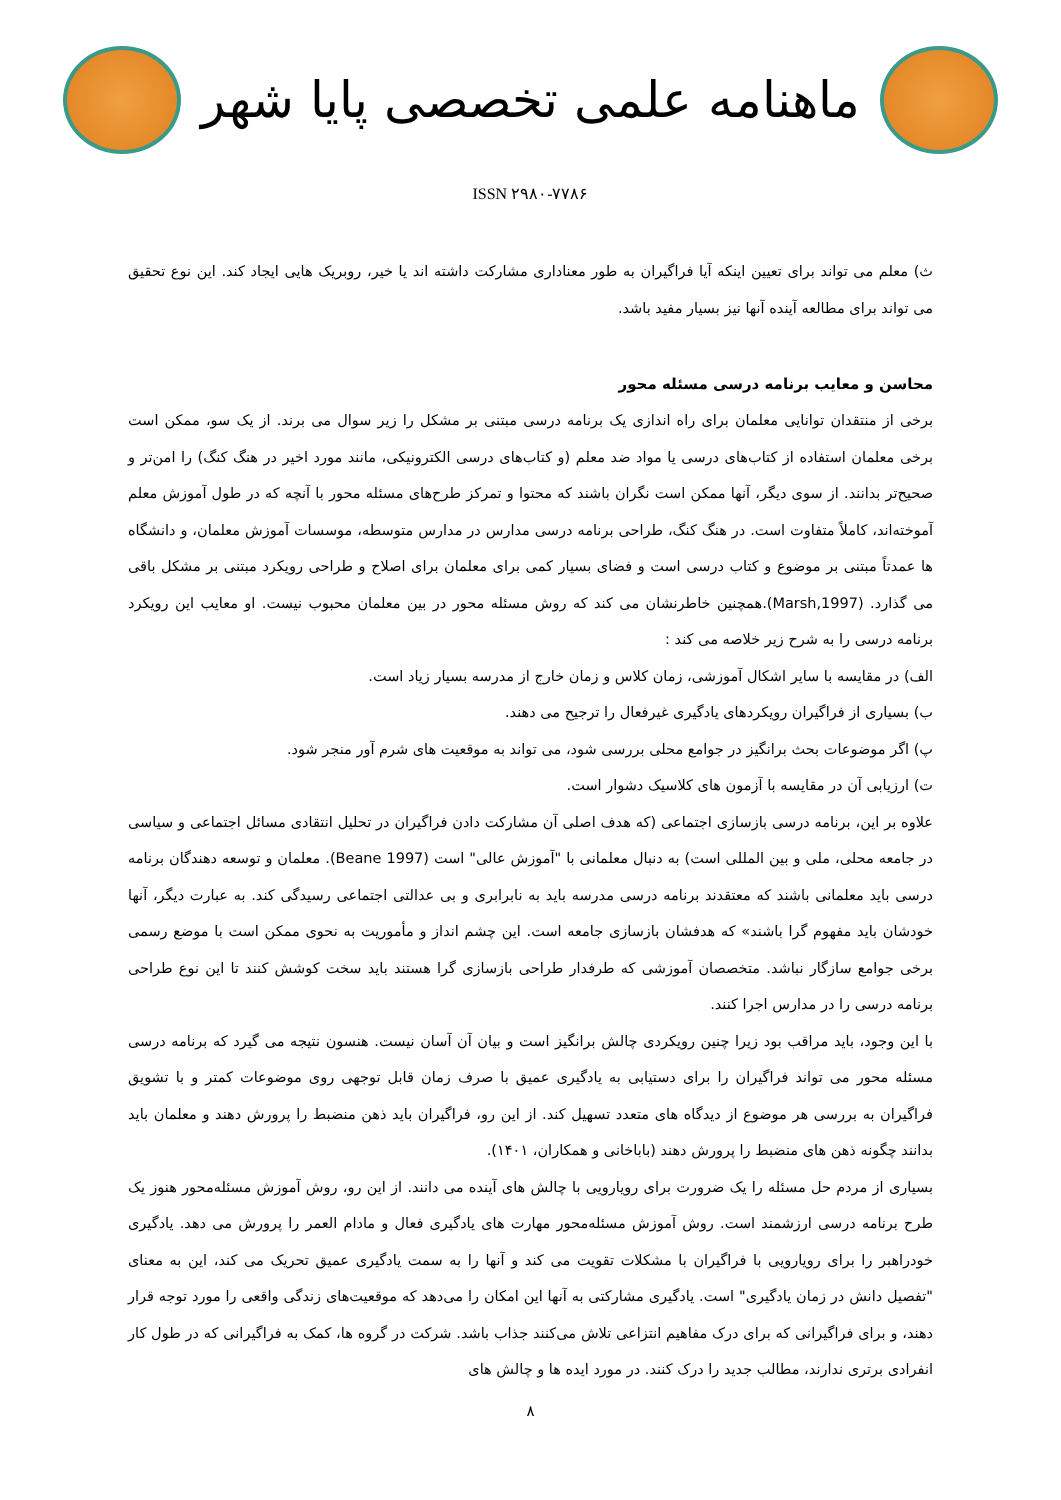ماهنامه علمی تخصصی پایا شهر
ISSN ۲۹۸۰-۷۷۸۶
ث) معلم می تواند برای تعیین اینکه آیا فراگیران به طور معناداری مشارکت داشته اند یا خیر، روبریک هایی ایجاد کند. این نوع تحقیق می تواند برای مطالعه آینده آنها نیز بسیار مفید باشد.
محاسن و معایب برنامه درسی مسئله محور
برخی از منتقدان توانایی معلمان برای راه اندازی یک برنامه درسی مبتنی بر مشکل را زیر سوال می برند. از یک سو، ممکن است برخی معلمان استفاده از کتاب‌های درسی یا مواد ضد معلم (و کتاب‌های درسی الکترونیکی، مانند مورد اخیر در هنگ کنگ) را امن‌تر و صحیح‌تر بدانند. از سوی دیگر، آنها ممکن است نگران باشند که محتوا و تمرکز طرح‌های مسئله محور با آنچه که در طول آموزش معلم آموخته‌اند، کاملاً متفاوت است. در هنگ کنگ، طراحی برنامه درسی مدارس در مدارس متوسطه، موسسات آموزش معلمان، و دانشگاه ها عمدتاً مبتنی بر موضوع و کتاب درسی است و فضای بسیار کمی برای معلمان برای اصلاح و طراحی رویکرد مبتنی بر مشکل باقی می گذارد. (Marsh,1997).همچنین خاطرنشان می کند که روش مسئله محور در بین معلمان محبوب نیست. او معایب این رویکرد برنامه درسی را به شرح زیر خلاصه می کند :
الف) در مقایسه با سایر اشکال آموزشی، زمان کلاس و زمان خارج از مدرسه بسیار زیاد است.
ب) بسیاری از فراگیران رویکردهای یادگیری غیرفعال را ترجیح می دهند.
پ) اگر موضوعات بحث برانگیز در جوامع محلی بررسی شود، می تواند به موقعیت های شرم آور منجر شود.
ت) ارزیابی آن در مقایسه با آزمون های کلاسیک دشوار است.
علاوه بر این، برنامه درسی بازسازی اجتماعی (که هدف اصلی آن مشارکت دادن فراگیران در تحلیل انتقادی مسائل اجتماعی و سیاسی در جامعه محلی، ملی و بین المللی است) به دنبال معلمانی با "آموزش عالی" است (Beane 1997). معلمان و توسعه دهندگان برنامه درسی باید معلمانی باشند که معتقدند برنامه درسی مدرسه باید به نابرابری و بی عدالتی اجتماعی رسیدگی کند. به عبارت دیگر، آنها خودشان باید مفهوم گرا باشند» که هدفشان بازسازی جامعه است. این چشم انداز و مأموریت به نحوی ممکن است با موضع رسمی برخی جوامع سازگار نباشد. متخصصان آموزشی که طرفدار طراحی بازسازی گرا هستند باید سخت کوشش کنند تا این نوع طراحی برنامه درسی را در مدارس اجرا کنند.
با این وجود، باید مراقب بود زیرا چنین رویکردی چالش برانگیز است و بیان آن آسان نیست. هنسون نتیجه می گیرد که برنامه درسی مسئله محور می تواند فراگیران را برای دستیابی به یادگیری عمیق با صرف زمان قابل توجهی روی موضوعات کمتر و با تشویق فراگیران به بررسی هر موضوع از دیدگاه های متعدد تسهیل کند. از این رو، فراگیران باید ذهن منضبط را پرورش دهند و معلمان باید بدانند چگونه ذهن های منضبط را پرورش دهند (باباخانی و همکاران، ۱۴۰۱).
بسیاری از مردم حل مسئله را یک ضرورت برای رویارویی با چالش های آینده می دانند. از این رو، روش آموزش مسئله‌محور هنوز یک طرح برنامه درسی ارزشمند است. روش آموزش مسئله‌محور مهارت های یادگیری فعال و مادام العمر را پرورش می دهد. یادگیری خودراهبر را برای رویارویی با فراگیران با مشکلات تقویت می کند و آنها را به سمت یادگیری عمیق تحریک می کند، این به معنای "تفصیل دانش در زمان یادگیری" است. یادگیری مشارکتی به آنها این امکان را می‌دهد که موقعیت‌های زندگی واقعی را مورد توجه قرار دهند، و برای فراگیرانی که برای درک مفاهیم انتزاعی تلاش می‌کنند جذاب باشد. شرکت در گروه ها، کمک به فراگیرانی که در طول کار انفرادی برتری ندارند، مطالب جدید را درک کنند. در مورد ایده ها و چالش های
۸